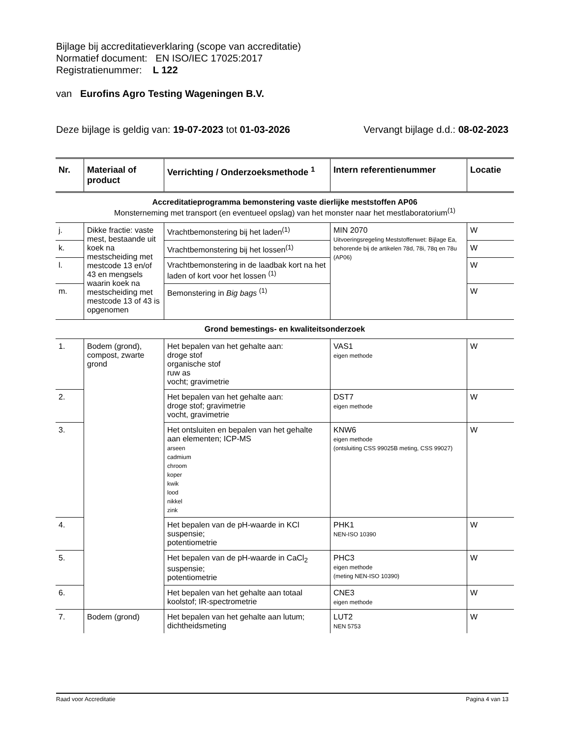Bijlage bij accreditatieverklaring (scope van accreditatie)
Normatief document: EN ISO/IEC 17025:2017
Registratienummer: L 122
van Eurofins Agro Testing Wageningen B.V.
Deze bijlage is geldig van: 19-07-2023 tot 01-03-2026 Vervangt bijlage d.d.: 08-02-2023
| Nr. | Materiaal of product | Verrichting / Onderzoeksmethode <sup>1</sup> | Intern referentienummer | Locatie |
| --- | --- | --- | --- | --- |
| Accreditatieprogramma bemonstering vaste dierlijke meststoffen AP06 Monsterneming met transport (en eventueel opslag) van het monster naar het mestlaboratorium<sup>(1)</sup> | | | | |
| j. | Dikke fractie: vaste mest, bestaande uit koek na mestscheiding met mestcode 13 en/of 43 en mengsels waarin koek na mestscheiding met mestcode 13 of 43 is opgenomen | Vrachtbemonstering bij het laden<sup>(1)</sup> | MIN 2070 Uitvoeringsregeling Meststoffenwet: Bijlage Ea, behorende bij de artikelen 78d, 78i, 78q en 78u (AP06) | W |
| k. | | Vrachtbemonstering bij het lossen<sup>(1)</sup> | | W |
| l. | | Vrachtbemonstering in de laadbak kort na het laden of kort voor het lossen <sup>(1)</sup> | | W |
| m. | | Bemonstering in Big bags <sup>(1)</sup> | | W |
| Grond bemestings- en kwaliteitsonderzoek | | | | |
| 1. | Bodem (grond), compost, zwarte grond | Het bepalen van het gehalte aan: droge stof organische stof ruw as vocht; gravimetrie | VAS1 eigen methode | W |
| 2. | | Het bepalen van het gehalte aan: droge stof; gravimetrie vocht, gravimetrie | DST7 eigen methode | W |
| 3. | | Het ontsluiten en bepalen van het gehalte aan elementen; ICP-MS arseen cadmium chroom koper kwik lood nikkel zink | KNW6 eigen methode (ontsluiting CSS 99025B meting, CSS 99027) | W |
| 4. | | Het bepalen van de pH-waarde in KCl suspensie; potentiometrie | PHK1 NEN-ISO 10390 | W |
| 5. | | Het bepalen van de pH-waarde in CaCl<sub>2</sub> suspensie; potentiometrie | PHC3 eigen methode (meting NEN-ISO 10390) | W |
| 6. | | Het bepalen van het gehalte aan totaal koolstof; IR-spectrometrie | CNE3 eigen methode | W |
| 7. | Bodem (grond) | Het bepalen van het gehalte aan lutum; dichtheidsmeting | LUT2 NEN 5753 | W |
Raad voor Accreditatie Pagina 4 van 13